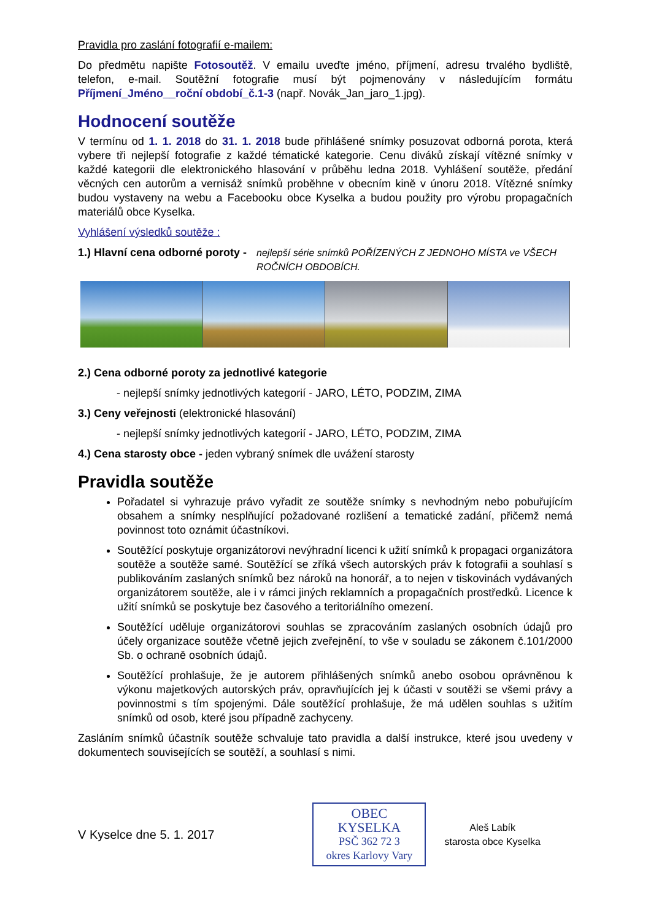Pravidla pro zaslání fotografií e-mailem:
Do předmětu napište Fotosoutěž. V emailu uveďte jméno, příjmení, adresu trvalého bydliště, telefon, e-mail. Soutěžní fotografie musí být pojmenovány v následujícím formátu Příjmení_Jméno__roční období_č.1-3 (např. Novák_Jan_jaro_1.jpg).
Hodnocení soutěže
V termínu od 1. 1. 2018 do 31. 1. 2018 bude přihlášené snímky posuzovat odborná porota, která vybere tři nejlepší fotografie z každé tématické kategorie. Cenu diváků získají vítězné snímky v každé kategorii dle elektronického hlasování v průběhu ledna 2018. Vyhlášení soutěže, předání věcných cen autorům a vernisáž snímků proběhne v obecním kině v únoru 2018. Vítězné snímky budou vystaveny na webu a Facebooku obce Kyselka a budou použity pro výrobu propagačních materiálů obce Kyselka.
Vyhlášení výsledků soutěže :
1.) Hlavní cena odborné poroty - nejlepší série snímků POŘÍZENÝCH Z JEDNOHO MÍSTA ve VŠECH ROČNÍCH OBDOBÍCH.
2.) Cena odborné poroty za jednotlivé kategorie
- nejlepší snímky jednotlivých kategorií - JARO, LÉTO, PODZIM, ZIMA
3.) Ceny veřejnosti (elektronické hlasování)
- nejlepší snímky jednotlivých kategorií - JARO, LÉTO, PODZIM, ZIMA
4.) Cena starosty obce - jeden vybraný snímek dle uvážení starosty
Pravidla soutěže
Pořadatel si vyhrazuje právo vyřadit ze soutěže snímky s nevhodným nebo pobuřujícím obsahem a snímky nesplňující požadované rozlišení a tematické zadání, přičemž nemá povinnost toto oznámit účastníkovi.
Soutěžící poskytuje organizátorovi nevýhradní licenci k užití snímků k propagaci organizátora soutěže a soutěže samé. Soutěžící se zříká všech autorských práv k fotografii a souhlasí s publikováním zaslaných snímků bez nároků na honorář, a to nejen v tiskovinách vydávaných organizátorem soutěže, ale i v rámci jiných reklamních a propagačních prostředků. Licence k užití snímků se poskytuje bez časového a teritoriálního omezení.
Soutěžící uděluje organizátorovi souhlas se zpracováním zaslaných osobních údajů pro účely organizace soutěže včetně jejich zveřejnění, to vše v souladu se zákonem č.101/2000 Sb. o ochraně osobních údajů.
Soutěžící prohlašuje, že je autorem přihlášených snímků anebo osobou oprávněnou k výkonu majetkových autorských práv, opravňujících jej k účasti v soutěži se všemi právy a povinnostmi s tím spojenými. Dále soutěžící prohlašuje, že má udělen souhlas s užitím snímků od osob, které jsou případně zachyceny.
Zasláním snímků účastník soutěže schvaluje tato pravidla a další instrukce, které jsou uvedeny v dokumentech souvisejících se soutěží, a souhlasí s nimi.
V Kyselce dne 5. 1. 2017
OBEC KYSELKA
PSČ 362 72 3
okres Karlovy Vary
Aleš Labík
starosta obce Kyselka